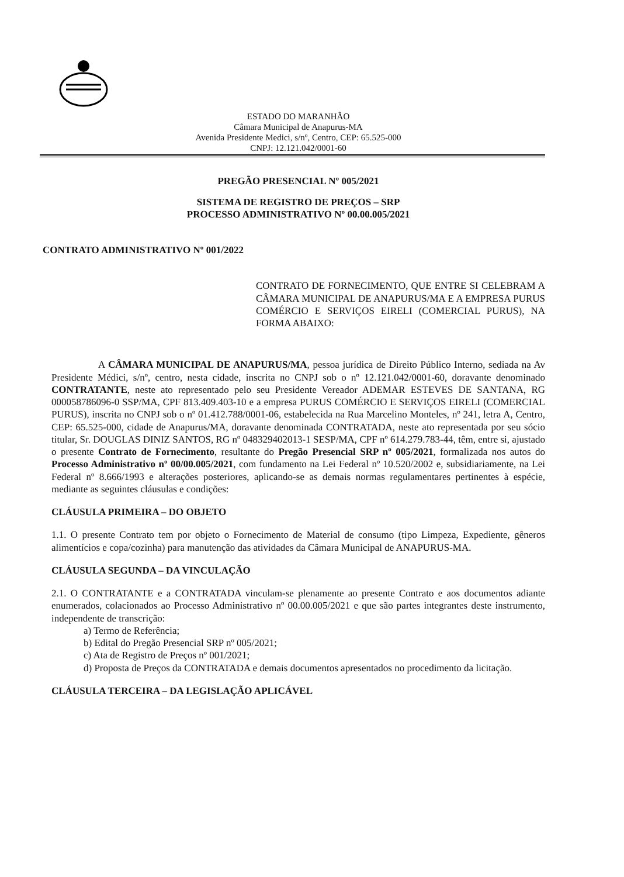ESTADO DO MARANHÃO
Câmara Municipal de Anapurus-MA
Avenida Presidente Medici, s/nº, Centro, CEP: 65.525-000
CNPJ: 12.121.042/0001-60
PREGÃO PRESENCIAL Nº 005/2021
SISTEMA DE REGISTRO DE PREÇOS – SRP
PROCESSO ADMINISTRATIVO Nº 00.00.005/2021
CONTRATO ADMINISTRATIVO Nº 001/2022
CONTRATO DE FORNECIMENTO, QUE ENTRE SI CELEBRAM A CÂMARA MUNICIPAL DE ANAPURUS/MA E A EMPRESA PURUS COMÉRCIO E SERVIÇOS EIRELI (COMERCIAL PURUS), NA FORMA ABAIXO:
A CÂMARA MUNICIPAL DE ANAPURUS/MA, pessoa jurídica de Direito Público Interno, sediada na Av Presidente Médici, s/nº, centro, nesta cidade, inscrita no CNPJ sob o nº 12.121.042/0001-60, doravante denominado CONTRATANTE, neste ato representado pelo seu Presidente Vereador ADEMAR ESTEVES DE SANTANA, RG 000058786096-0 SSP/MA, CPF 813.409.403-10 e a empresa PURUS COMÉRCIO E SERVIÇOS EIRELI (COMERCIAL PURUS), inscrita no CNPJ sob o nº 01.412.788/0001-06, estabelecida na Rua Marcelino Monteles, nº 241, letra A, Centro, CEP: 65.525-000, cidade de Anapurus/MA, doravante denominada CONTRATADA, neste ato representada por seu sócio titular, Sr. DOUGLAS DINIZ SANTOS, RG nº 048329402013-1 SESP/MA, CPF nº 614.279.783-44, têm, entre si, ajustado o presente Contrato de Fornecimento, resultante do Pregão Presencial SRP nº 005/2021, formalizada nos autos do Processo Administrativo nº 00/00.005/2021, com fundamento na Lei Federal nº 10.520/2002 e, subsidiariamente, na Lei Federal nº 8.666/1993 e alterações posteriores, aplicando-se as demais normas regulamentares pertinentes à espécie, mediante as seguintes cláusulas e condições:
CLÁUSULA PRIMEIRA – DO OBJETO
1.1. O presente Contrato tem por objeto o Fornecimento de Material de consumo (tipo Limpeza, Expediente, gêneros alimentícios e copa/cozinha) para manutenção das atividades da Câmara Municipal de ANAPURUS-MA.
CLÁUSULA SEGUNDA – DA VINCULAÇÃO
2.1. O CONTRATANTE e a CONTRATADA vinculam-se plenamente ao presente Contrato e aos documentos adiante enumerados, colacionados ao Processo Administrativo nº 00.00.005/2021 e que são partes integrantes deste instrumento, independente de transcrição:
a) Termo de Referência;
b) Edital do Pregão Presencial SRP nº 005/2021;
c) Ata de Registro de Preços nº 001/2021;
d) Proposta de Preços da CONTRATADA e demais documentos apresentados no procedimento da licitação.
CLÁUSULA TERCEIRA – DA LEGISLAÇÃO APLICÁVEL